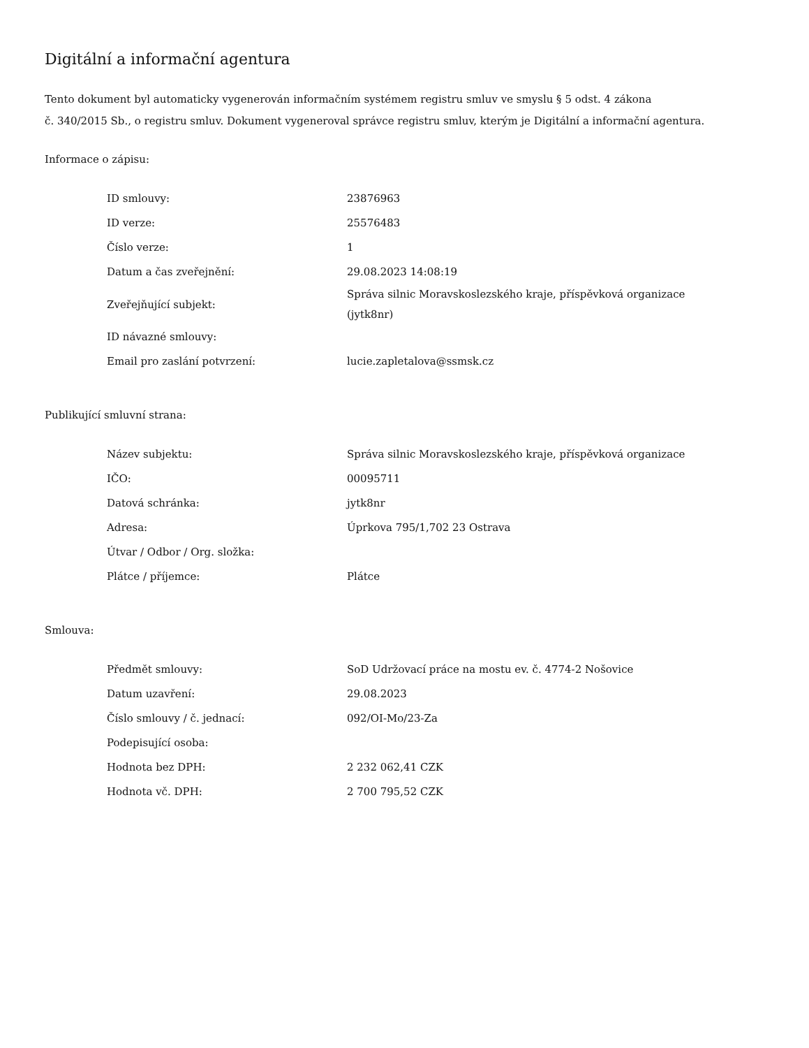Digitální a informační agentura
Tento dokument byl automaticky vygenerován informačním systémem registru smluv ve smyslu § 5 odst. 4 zákona
č. 340/2015 Sb., o registru smluv. Dokument vygeneroval správce registru smluv, kterým je Digitální a informační agentura.
Informace o zápisu:
| ID smlouvy: | 23876963 |
| ID verze: | 25576483 |
| Číslo verze: | 1 |
| Datum a čas zveřejnění: | 29.08.2023 14:08:19 |
| Zveřejňující subjekt: | Správa silnic Moravskoslezského kraje, příspěvková organizace (jytk8nr) |
| ID návazné smlouvy: | |
| Email pro zaslání potvrzení: | lucie.zapletalova@ssmsk.cz |
Publikující smluvní strana:
| Název subjektu: | Správa silnic Moravskoslezského kraje, příspěvková organizace |
| IČO: | 00095711 |
| Datová schránka: | jytk8nr |
| Adresa: | Úprkova 795/1,702 23 Ostrava |
| Útvar / Odbor / Org. složka: | |
| Plátce / příjemce: | Plátce |
Smlouva:
| Předmět smlouvy: | SoD Udržovací práce na mostu ev. č. 4774-2 Nošovice |
| Datum uzavření: | 29.08.2023 |
| Číslo smlouvy / č. jednací: | 092/OI-Mo/23-Za |
| Podepisující osoba: | |
| Hodnota bez DPH: | 2 232 062,41 CZK |
| Hodnota vč. DPH: | 2 700 795,52 CZK |